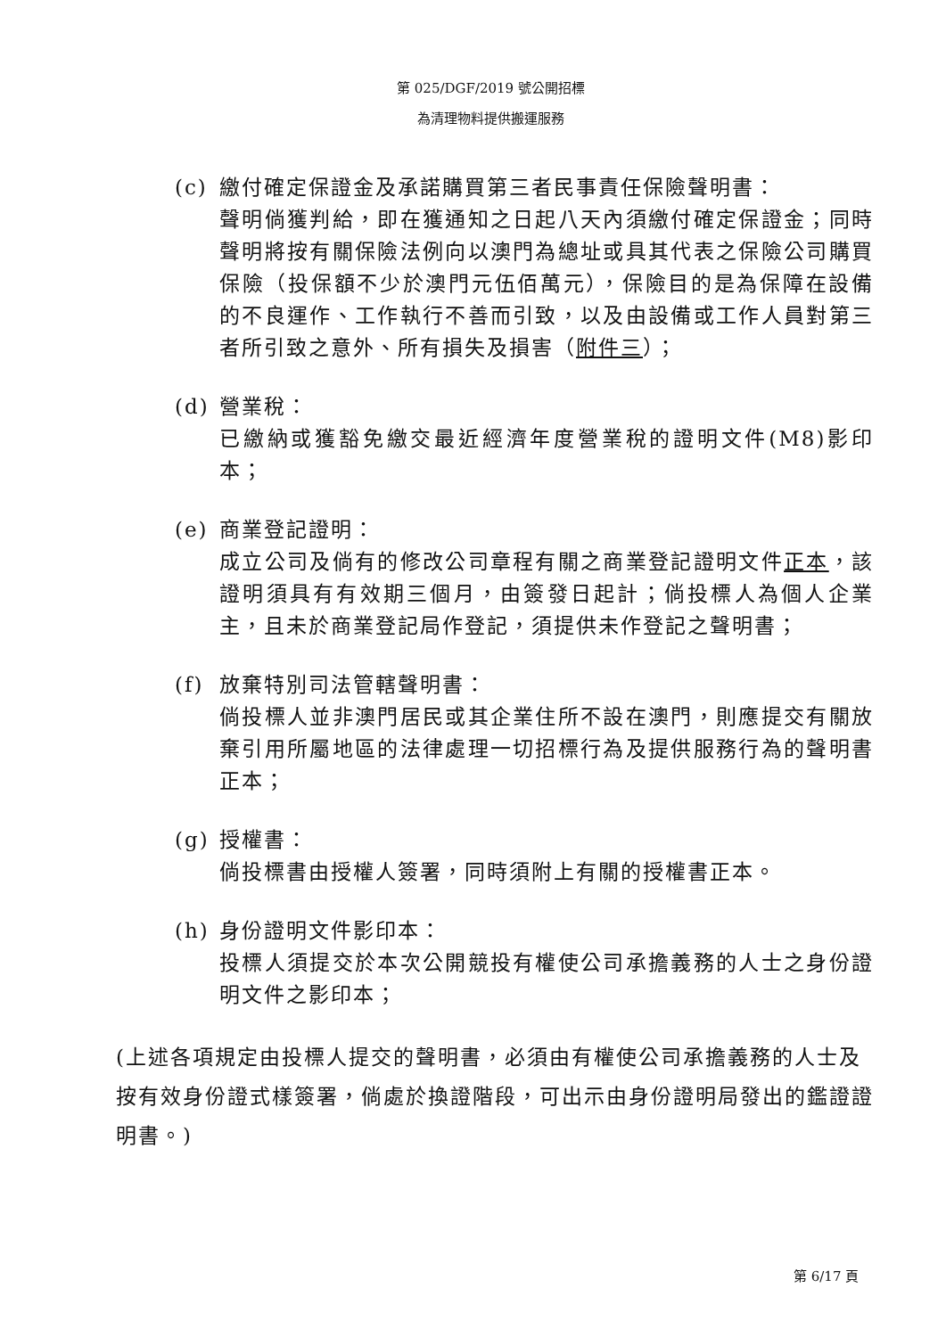第 025/DGF/2019 號公開招標
為清理物料提供搬運服務
(c) 繳付確定保證金及承諾購買第三者民事責任保險聲明書：
聲明倘獲判給，即在獲通知之日起八天內須繳付確定保證金；同時聲明將按有關保險法例向以澳門為總址或具其代表之保險公司購買保險（投保額不少於澳門元伍佰萬元），保險目的是為保障在設備的不良運作、工作執行不善而引致，以及由設備或工作人員對第三者所引致之意外、所有損失及損害（附件三）；
(d) 營業稅：
已繳納或獲豁免繳交最近經濟年度營業稅的證明文件(M8)影印本；
(e) 商業登記證明：
成立公司及倘有的修改公司章程有關之商業登記證明文件正本，該證明須具有有效期三個月，由簽發日起計；倘投標人為個人企業主，且未於商業登記局作登記，須提供未作登記之聲明書；
(f) 放棄特別司法管轄聲明書：
倘投標人並非澳門居民或其企業住所不設在澳門，則應提交有關放棄引用所屬地區的法律處理一切招標行為及提供服務行為的聲明書正本；
(g) 授權書：
倘投標書由授權人簽署，同時須附上有關的授權書正本。
(h) 身份證明文件影印本：
投標人須提交於本次公開競投有權使公司承擔義務的人士之身份證明文件之影印本；
(上述各項規定由投標人提交的聲明書，必須由有權使公司承擔義務的人士及按有效身份證式樣簽署，倘處於換證階段，可出示由身份證明局發出的鑑證證明書。)
第 6/17 頁